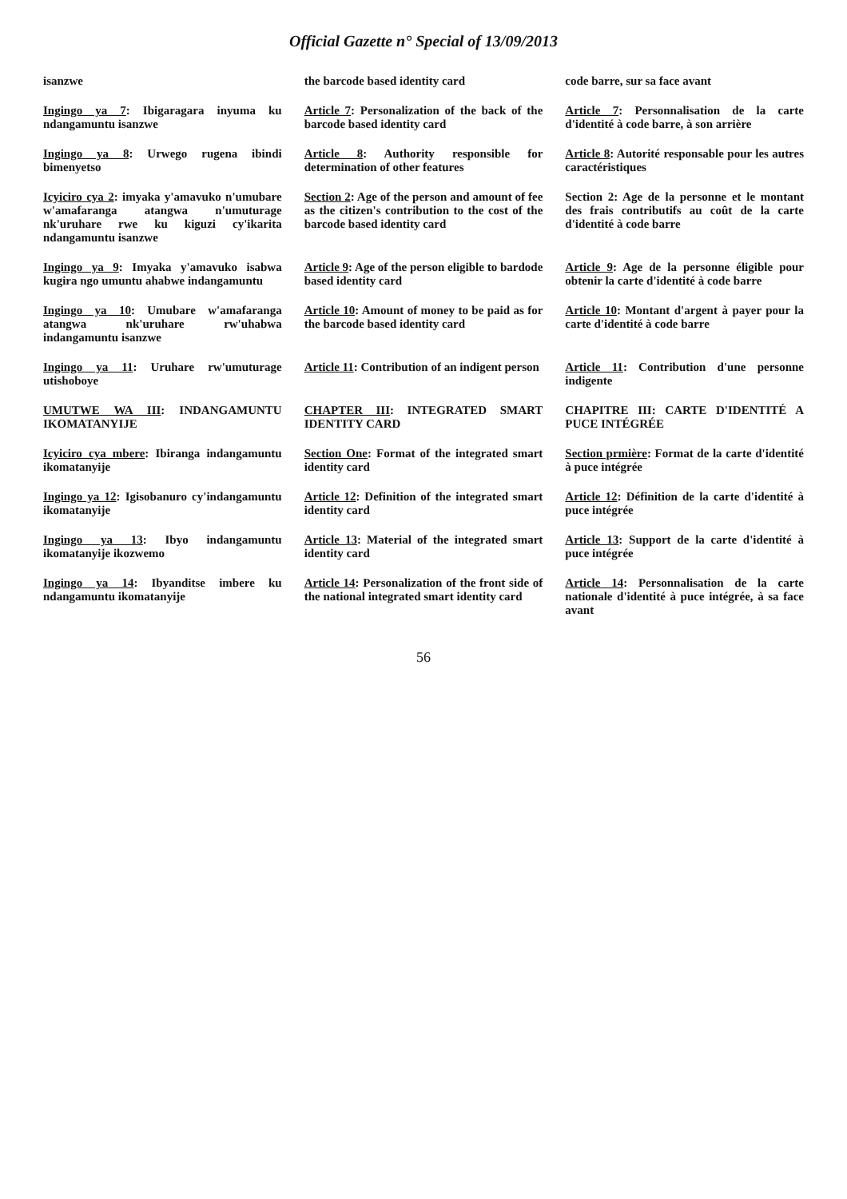Official Gazette n° Special of 13/09/2013
| isanzwe | the barcode based identity card | code barre, sur sa face avant |
| Ingingo ya 7 : Ibigaragara inyuma ku ndangamuntu isanzwe | Article 7 : Personalization of the back of the barcode based identity card | Article 7 : Personnalisation de la carte d'identité à code barre, à son arrière |
| Ingingo ya 8 : Urwego rugena ibindi bimenyetso | Article 8 : Authority responsible for determination of other features | Article 8 : Autorité responsable pour les autres caractéristiques |
| Icyiciro cya 2 : imyaka y'amavuko n'umubare w'amafaranga atangwa n'umuturage nk'uruhare rwe ku kiguzi cy'ikarita ndangamuntu isanzwe | Section 2 : Age of the person and amount of fee as the citizen's contribution to the cost of the barcode based identity card | Section 2: Age de la personne et le montant des frais contributifs au coût de la carte d'identité à code barre |
| Ingingo ya 9 : Imyaka y'amavuko isabwa kugira ngo umuntu ahabwe indangamuntu | Article 9 : Age of the person eligible to bardode based identity card | Article 9 : Age de la personne éligible pour obtenir la carte d'identité à code barre |
| Ingingo ya 10 : Umubare w'amafaranga atangwa nk'uruhare rw'uhabwa indangamuntu isanzwe | Article 10 : Amount of money to be paid as for the barcode based identity card | Article 10 : Montant d'argent à payer pour la carte d'identité à code barre |
| Ingingo ya 11 : Uruhare rw'umuturage utishoboye | Article 11 : Contribution of an indigent person | Article 11 : Contribution d'une personne indigente |
| UMUTWE WA III : INDANGAMUNTU IKOMATANYIJE | CHAPTER III : INTEGRATED SMART IDENTITY CARD | CHAPITRE III: CARTE D'IDENTITÉ A PUCE INTÉGRÉE |
| Icyiciro cya mbere : Ibiranga indangamuntu ikomatanyije | Section One : Format of the integrated smart identity card | Section prmière : Format de la carte d'identité à puce intégrée |
| Ingingo ya 12 : Igisobanuro cy'indangamuntu ikomatanyije | Article 12 : Definition of the integrated smart identity card | Article 12 : Définition de la carte d'identité à puce intégrée |
| Ingingo ya 13 : Ibyo indangamuntu ikomatanyije ikozwemo | Article 13 : Material of the integrated smart identity card | Article 13 : Support de la carte d'identité à puce intégrée |
| Ingingo ya 14 : Ibyanditse imbere ku ndangamuntu ikomatanyije | Article 14 : Personalization of the front side of the national integrated smart identity card | Article 14 : Personnalisation de la carte nationale d'identité à puce intégrée, à sa face avant |
56